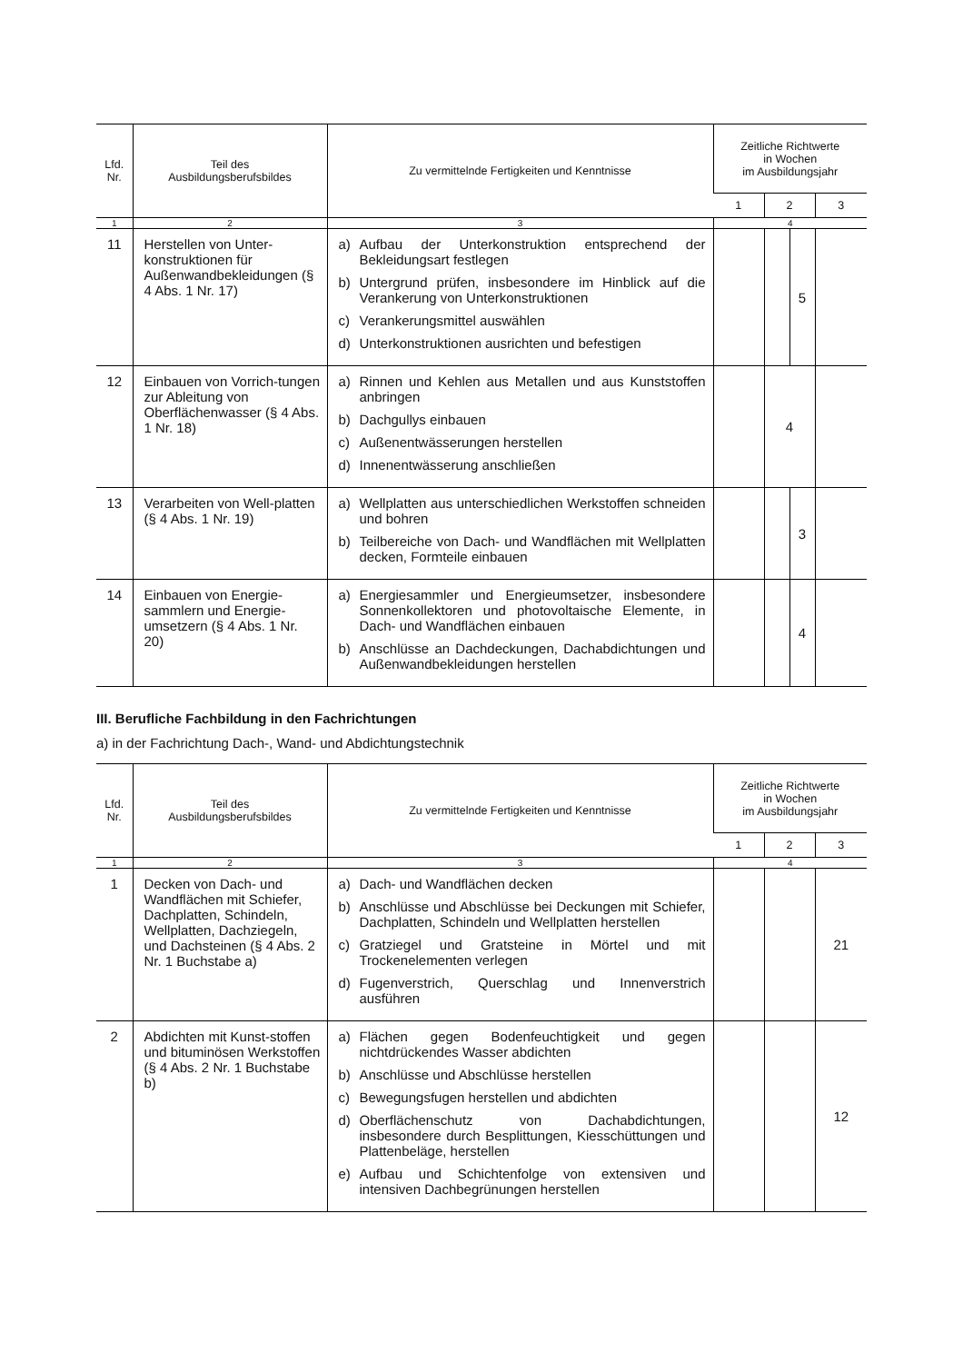| Lfd. Nr. | Teil des Ausbildungsberufsbildes | Zu vermittelnde Fertigkeiten und Kenntnisse | Zeitliche Richtwerte in Wochen im Ausbildungsjahr | | | |
| --- | --- | --- | --- | --- | --- | --- |
| | | | 1 | 2 | | 3 |
| 1 | 2 | 3 | 4 | | | |
| 11 | Herstellen von Unter-konstruktionen für Außenwandbekleidungen (§ 4 Abs. 1 Nr. 17) | a) Aufbau der Unterkonstruktion entsprechend der Bekleidungsart festlegen b) Untergrund prüfen, insbesondere im Hinblick auf die Verankerung von Unterkonstruktionen c) Verankerungsmittel auswählen d) Unterkonstruktionen ausrichten und befestigen | | | 5 | |
| 12 | Einbauen von Vorrich-tungen zur Ableitung von Oberflächenwasser (§ 4 Abs. 1 Nr. 18) | a) Rinnen und Kehlen aus Metallen und aus Kunststoffen anbringen b) Dachgullys einbauen c) Außenentwässerungen herstellen d) Innenentwässerung anschließen | | 4 | | |
| 13 | Verarbeiten von Well-platten (§ 4 Abs. 1 Nr. 19) | a) Wellplatten aus unterschiedlichen Werkstoffen schneiden und bohren b) Teilbereiche von Dach- und Wandflächen mit Wellplatten decken, Formteile einbauen | | | 3 | |
| 14 | Einbauen von Energie-sammlern und Energie-umsetzern (§ 4 Abs. 1 Nr. 20) | a) Energiesammler und Energieumsetzer, insbesondere Sonnenkollektoren und photovoltaische Elemente, in Dach- und Wandflächen einbauen b) Anschlüsse an Dachdeckungen, Dachabdichtungen und Außenwandbekleidungen herstellen | | | 4 | |
III. Berufliche Fachbildung in den Fachrichtungen
a) in der Fachrichtung Dach-, Wand- und Abdichtungstechnik
| Lfd. Nr. | Teil des Ausbildungsberufsbildes | Zu vermittelnde Fertigkeiten und Kenntnisse | Zeitliche Richtwerte in Wochen im Ausbildungsjahr | | |
| --- | --- | --- | --- | --- | --- |
| | | | 1 | 2 | 3 |
| 1 | 2 | 3 | 4 | | |
| 1 | Decken von Dach- und Wandflächen mit Schiefer, Dachplatten, Schindeln, Wellplatten, Dachziegeln, und Dachsteinen (§ 4 Abs. 2 Nr. 1 Buchstabe a) | a) Dach- und Wandflächen decken b) Anschlüsse und Abschlüsse bei Deckungen mit Schiefer, Dachplatten, Schindeln und Wellplatten herstellen c) Gratziegel und Gratsteine in Mörtel und mit Trockenelementen verlegen d) Fugenverstrich, Querschlag und Innenverstrich ausführen | | | 21 |
| 2 | Abdichten mit Kunst-stoffen und bituminösen Werkstoffen (§ 4 Abs. 2 Nr. 1 Buchstabe b) | a) Flächen gegen Bodenfeuchtigkeit und gegen nichtdrückendes Wasser abdichten b) Anschlüsse und Abschlüsse herstellen c) Bewegungsfugen herstellen und abdichten d) Oberflächenschutz von Dachabdichtungen, insbesondere durch Besplittungen, Kiesschüttungen und Plattenbeläge, herstellen e) Aufbau und Schichtenfolge von extensiven und intensiven Dachbegrünungen herstellen | | | 12 |